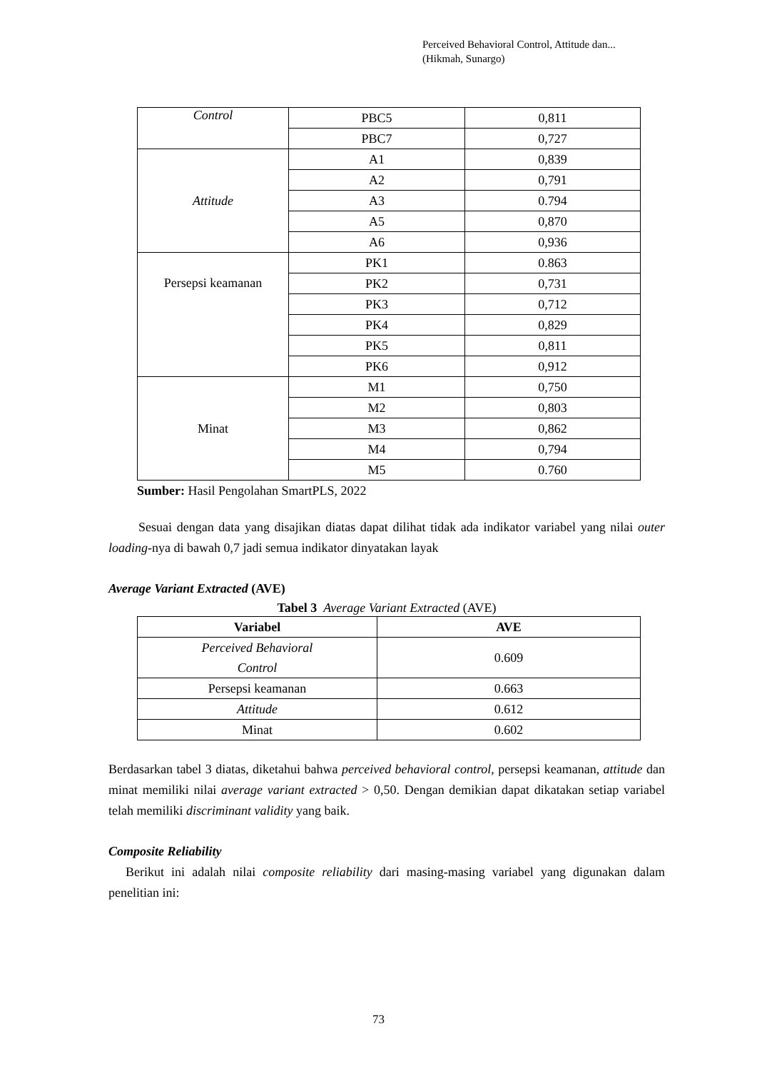Perceived Behavioral Control, Attitude dan...
(Hikmah, Sunargo)
| Control | PBC5 | 0,811 |
| | PBC7 | 0,727 |
| Attitude | A1 | 0,839 |
| | A2 | 0,791 |
| | A3 | 0.794 |
| | A5 | 0,870 |
| | A6 | 0,936 |
| Persepsi keamanan | PK1 | 0.863 |
| | PK2 | 0,731 |
| | PK3 | 0,712 |
| | PK4 | 0,829 |
| | PK5 | 0,811 |
| | PK6 | 0,912 |
| Minat | M1 | 0,750 |
| | M2 | 0,803 |
| | M3 | 0,862 |
| | M4 | 0,794 |
| | M5 | 0.760 |
Sumber: Hasil Pengolahan SmartPLS, 2022
Sesuai dengan data yang disajikan diatas dapat dilihat tidak ada indikator variabel yang nilai outer loading-nya di bawah 0,7 jadi semua indikator dinyatakan layak
Average Variant Extracted (AVE)
Tabel 3 Average Variant Extracted (AVE)
| Variabel | AVE |
| --- | --- |
| Perceived Behavioral Control | 0.609 |
| Persepsi keamanan | 0.663 |
| Attitude | 0.612 |
| Minat | 0.602 |
Berdasarkan tabel 3 diatas, diketahui bahwa perceived behavioral control, persepsi keamanan, attitude dan minat memiliki nilai average variant extracted > 0,50. Dengan demikian dapat dikatakan setiap variabel telah memiliki discriminant validity yang baik.
Composite Reliability
Berikut ini adalah nilai composite reliability dari masing-masing variabel yang digunakan dalam penelitian ini:
73